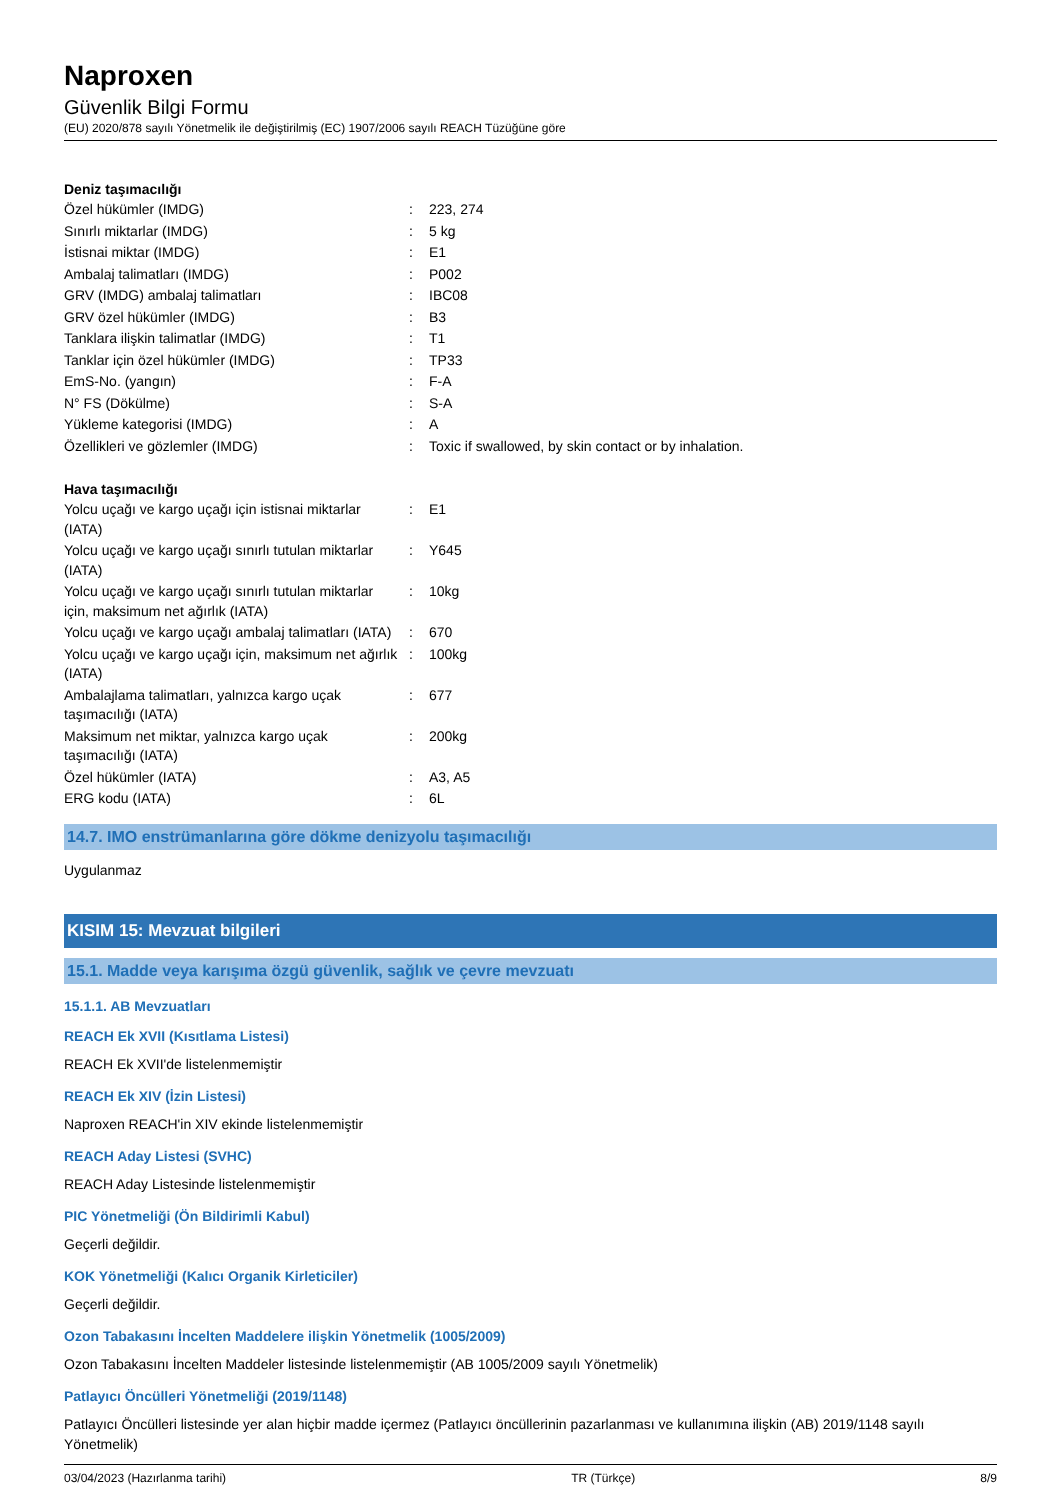Naproxen
Güvenlik Bilgi Formu
(EU) 2020/878 sayılı Yönetmelik ile değiştirilmiş (EC) 1907/2006 sayılı REACH Tüzüğüne göre
Deniz taşımacılığı
| Özel hükümler (IMDG) | : | 223, 274 |
| Sınırlı miktarlar (IMDG) | : | 5 kg |
| İstisnai miktar (IMDG) | : | E1 |
| Ambalaj talimatları (IMDG) | : | P002 |
| GRV (IMDG) ambalaj talimatları | : | IBC08 |
| GRV özel hükümler (IMDG) | : | B3 |
| Tanklara ilişkin talimatlar (IMDG) | : | T1 |
| Tanklar için özel hükümler (IMDG) | : | TP33 |
| EmS-No. (yangın) | : | F-A |
| N° FS (Dökülme) | : | S-A |
| Yükleme kategorisi (IMDG) | : | A |
| Özellikleri ve gözlemler (IMDG) | : | Toxic if swallowed, by skin contact or by inhalation. |
Hava taşımacılığı
| Yolcu uçağı ve kargo uçağı için istisnai miktarlar (IATA) | : | E1 |
| Yolcu uçağı ve kargo uçağı sınırlı tutulan miktarlar (IATA) | : | Y645 |
| Yolcu uçağı ve kargo uçağı sınırlı tutulan miktarlar için, maksimum net ağırlık (IATA) | : | 10kg |
| Yolcu uçağı ve kargo uçağı ambalaj talimatları (IATA) | : | 670 |
| Yolcu uçağı ve kargo uçağı için, maksimum net ağırlık (IATA) | : | 100kg |
| Ambalajlama talimatları, yalnızca kargo uçak taşımacılığı (IATA) | : | 677 |
| Maksimum net miktar, yalnızca kargo uçak taşımacılığı (IATA) | : | 200kg |
| Özel hükümler (IATA) | : | A3, A5 |
| ERG kodu (IATA) | : | 6L |
14.7. IMO enstrümanlarına göre dökme denizyolu taşımacılığı
Uygulanmaz
KISIM 15: Mevzuat bilgileri
15.1. Madde veya karışıma özgü güvenlik, sağlık ve çevre mevzuatı
15.1.1. AB Mevzuatları
REACH Ek XVII (Kısıtlama Listesi)
REACH Ek XVII'de listelenmemiştir
REACH Ek XIV (İzin Listesi)
Naproxen REACH'in XIV ekinde listelenmemiştir
REACH Aday Listesi (SVHC)
REACH Aday Listesinde listelenmemiştir
PIC Yönetmeliği (Ön Bildirimli Kabul)
Geçerli değildir.
KOK Yönetmeliği (Kalıcı Organik Kirleticiler)
Geçerli değildir.
Ozon Tabakasını İncelten Maddelere ilişkin Yönetmelik (1005/2009)
Ozon Tabakasını İncelten Maddeler listesinde listelenmemiştir (AB 1005/2009 sayılı Yönetmelik)
Patlayıcı Öncülleri Yönetmeliği (2019/1148)
Patlayıcı Öncülleri listesinde yer alan hiçbir madde içermez (Patlayıcı öncüllerinin pazarlanması ve kullanımına ilişkin (AB) 2019/1148 sayılı Yönetmelik)
03/04/2023 (Hazırlanma tarihi) TR (Türkçe) 8/9